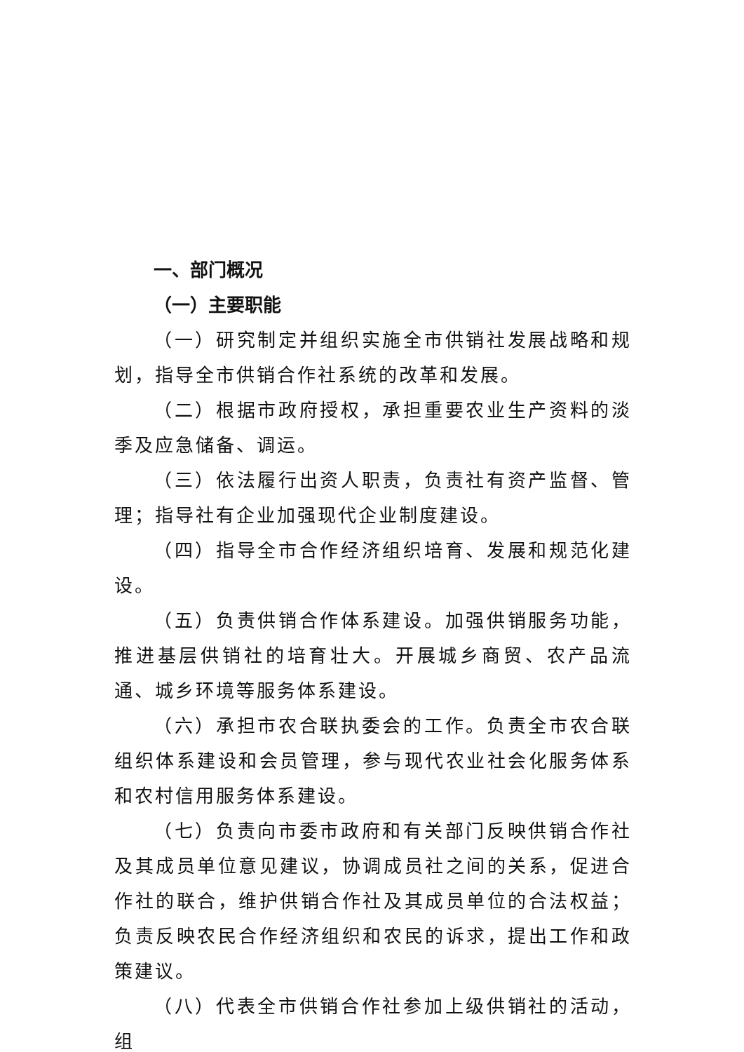一、部门概况
（一）主要职能
（一）研究制定并组织实施全市供销社发展战略和规划，指导全市供销合作社系统的改革和发展。
（二）根据市政府授权，承担重要农业生产资料的淡季及应急储备、调运。
（三）依法履行出资人职责，负责社有资产监督、管理；指导社有企业加强现代企业制度建设。
（四）指导全市合作经济组织培育、发展和规范化建设。
（五）负责供销合作体系建设。加强供销服务功能，推进基层供销社的培育壮大。开展城乡商贸、农产品流通、城乡环境等服务体系建设。
（六）承担市农合联执委会的工作。负责全市农合联组织体系建设和会员管理，参与现代农业社会化服务体系和农村信用服务体系建设。
（七）负责向市委市政府和有关部门反映供销合作社及其成员单位意见建议，协调成员社之间的关系，促进合作社的联合，维护供销合作社及其成员单位的合法权益；负责反映农民合作经济组织和农民的诉求，提出工作和政策建议。
（八）代表全市供销合作社参加上级供销社的活动，组